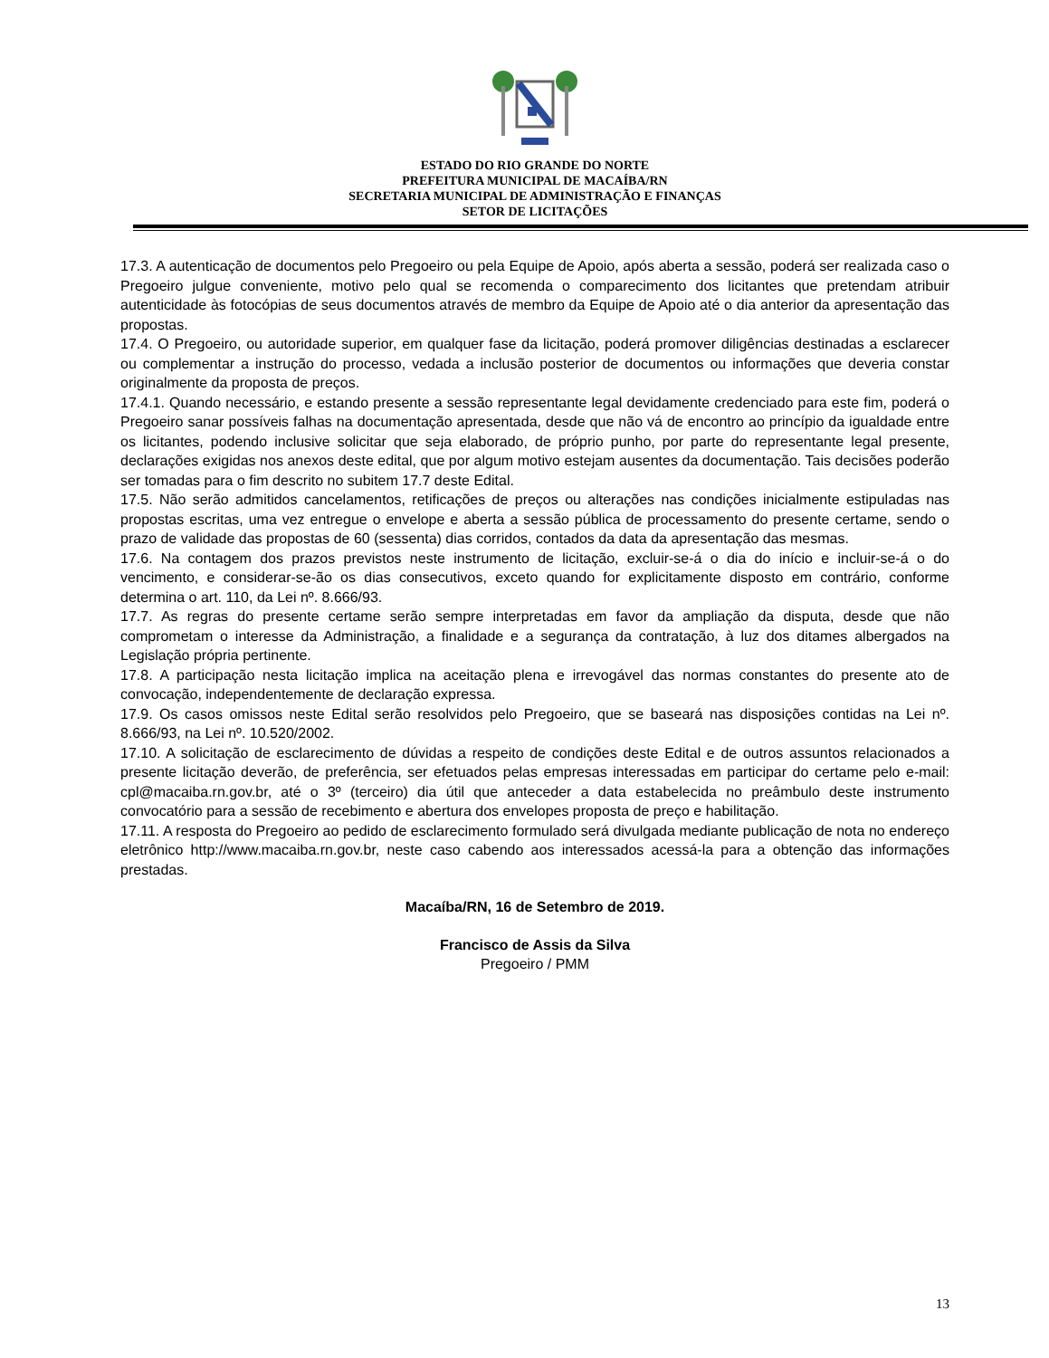ESTADO DO RIO GRANDE DO NORTE
PREFEITURA MUNICIPAL DE MACAÍBA/RN
SECRETARIA MUNICIPAL DE ADMINISTRAÇÃO E FINANÇAS
SETOR DE LICITAÇÕES
17.3. A autenticação de documentos pelo Pregoeiro ou pela Equipe de Apoio, após aberta a sessão, poderá ser realizada caso o Pregoeiro julgue conveniente, motivo pelo qual se recomenda o comparecimento dos licitantes que pretendam atribuir autenticidade às fotocópias de seus documentos através de membro da Equipe de Apoio até o dia anterior da apresentação das propostas.
17.4. O Pregoeiro, ou autoridade superior, em qualquer fase da licitação, poderá promover diligências destinadas a esclarecer ou complementar a instrução do processo, vedada a inclusão posterior de documentos ou informações que deveria constar originalmente da proposta de preços.
17.4.1. Quando necessário, e estando presente a sessão representante legal devidamente credenciado para este fim, poderá o Pregoeiro sanar possíveis falhas na documentação apresentada, desde que não vá de encontro ao princípio da igualdade entre os licitantes, podendo inclusive solicitar que seja elaborado, de próprio punho, por parte do representante legal presente, declarações exigidas nos anexos deste edital, que por algum motivo estejam ausentes da documentação. Tais decisões poderão ser tomadas para o fim descrito no subitem 17.7 deste Edital.
17.5. Não serão admitidos cancelamentos, retificações de preços ou alterações nas condições inicialmente estipuladas nas propostas escritas, uma vez entregue o envelope e aberta a sessão pública de processamento do presente certame, sendo o prazo de validade das propostas de 60 (sessenta) dias corridos, contados da data da apresentação das mesmas.
17.6. Na contagem dos prazos previstos neste instrumento de licitação, excluir-se-á o dia do início e incluir-se-á o do vencimento, e considerar-se-ão os dias consecutivos, exceto quando for explicitamente disposto em contrário, conforme determina o art. 110, da Lei nº. 8.666/93.
17.7. As regras do presente certame serão sempre interpretadas em favor da ampliação da disputa, desde que não comprometam o interesse da Administração, a finalidade e a segurança da contratação, à luz dos ditames albergados na Legislação própria pertinente.
17.8. A participação nesta licitação implica na aceitação plena e irrevogável das normas constantes do presente ato de convocação, independentemente de declaração expressa.
17.9. Os casos omissos neste Edital serão resolvidos pelo Pregoeiro, que se baseará nas disposições contidas na Lei nº. 8.666/93, na Lei nº. 10.520/2002.
17.10. A solicitação de esclarecimento de dúvidas a respeito de condições deste Edital e de outros assuntos relacionados a presente licitação deverão, de preferência, ser efetuados pelas empresas interessadas em participar do certame pelo e-mail: cpl@macaiba.rn.gov.br, até o 3º (terceiro) dia útil que anteceder a data estabelecida no preâmbulo deste instrumento convocatório para a sessão de recebimento e abertura dos envelopes proposta de preço e habilitação.
17.11. A resposta do Pregoeiro ao pedido de esclarecimento formulado será divulgada mediante publicação de nota no endereço eletrônico http://www.macaiba.rn.gov.br, neste caso cabendo aos interessados acessá-la para a obtenção das informações prestadas.
Macaíba/RN, 16 de Setembro de 2019.
Francisco de Assis da Silva
Pregoeiro / PMM
13